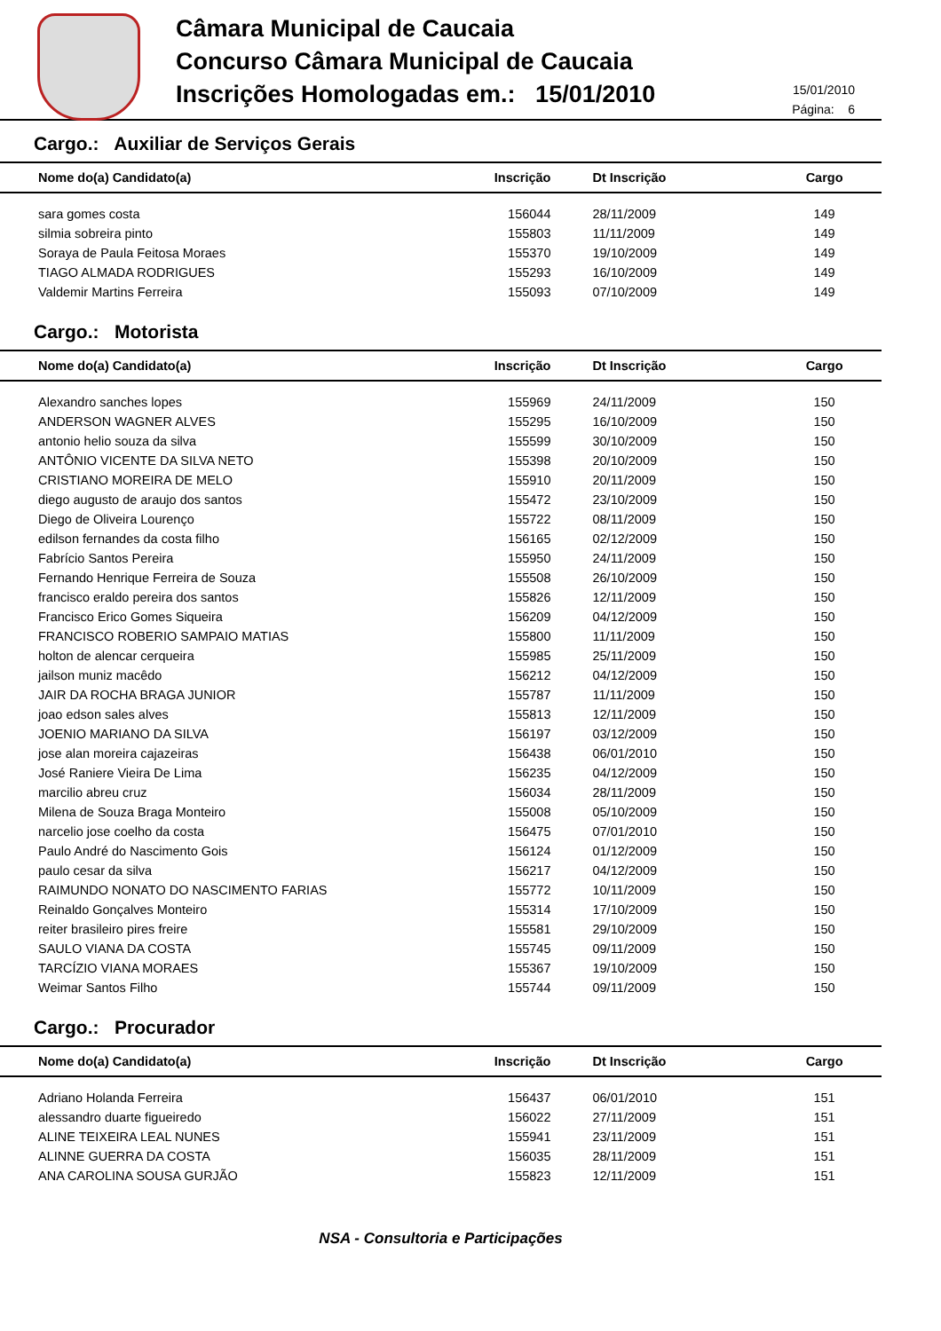Câmara Municipal de Caucaia
Concurso Câmara Municipal de Caucaia
Inscrições Homologadas em.: 15/01/2010
15/01/2010
Página: 6
Cargo.: Auxiliar de Serviços Gerais
| Nome do(a) Candidato(a) | Inscrição | Dt Inscrição | Cargo |
| --- | --- | --- | --- |
| sara gomes costa | 156044 | 28/11/2009 | 149 |
| silmia sobreira pinto | 155803 | 11/11/2009 | 149 |
| Soraya de Paula Feitosa Moraes | 155370 | 19/10/2009 | 149 |
| TIAGO ALMADA RODRIGUES | 155293 | 16/10/2009 | 149 |
| Valdemir Martins Ferreira | 155093 | 07/10/2009 | 149 |
Cargo.: Motorista
| Nome do(a) Candidato(a) | Inscrição | Dt Inscrição | Cargo |
| --- | --- | --- | --- |
| Alexandro sanches lopes | 155969 | 24/11/2009 | 150 |
| ANDERSON WAGNER ALVES | 155295 | 16/10/2009 | 150 |
| antonio helio souza da silva | 155599 | 30/10/2009 | 150 |
| ANTÔNIO VICENTE DA SILVA NETO | 155398 | 20/10/2009 | 150 |
| CRISTIANO MOREIRA DE MELO | 155910 | 20/11/2009 | 150 |
| diego augusto de araujo dos santos | 155472 | 23/10/2009 | 150 |
| Diego de Oliveira Lourenço | 155722 | 08/11/2009 | 150 |
| edilson fernandes da costa filho | 156165 | 02/12/2009 | 150 |
| Fabrício Santos Pereira | 155950 | 24/11/2009 | 150 |
| Fernando Henrique Ferreira de Souza | 155508 | 26/10/2009 | 150 |
| francisco eraldo pereira dos santos | 155826 | 12/11/2009 | 150 |
| Francisco Erico Gomes Siqueira | 156209 | 04/12/2009 | 150 |
| FRANCISCO ROBERIO SAMPAIO MATIAS | 155800 | 11/11/2009 | 150 |
| holton de alencar cerqueira | 155985 | 25/11/2009 | 150 |
| jailson muniz macêdo | 156212 | 04/12/2009 | 150 |
| JAIR DA ROCHA BRAGA JUNIOR | 155787 | 11/11/2009 | 150 |
| joao edson sales alves | 155813 | 12/11/2009 | 150 |
| JOENIO MARIANO DA SILVA | 156197 | 03/12/2009 | 150 |
| jose alan moreira cajazeiras | 156438 | 06/01/2010 | 150 |
| José Raniere Vieira De Lima | 156235 | 04/12/2009 | 150 |
| marcilio abreu cruz | 156034 | 28/11/2009 | 150 |
| Milena de Souza Braga Monteiro | 155008 | 05/10/2009 | 150 |
| narcelio jose coelho da costa | 156475 | 07/01/2010 | 150 |
| Paulo André do Nascimento Gois | 156124 | 01/12/2009 | 150 |
| paulo cesar da silva | 156217 | 04/12/2009 | 150 |
| RAIMUNDO NONATO DO NASCIMENTO FARIAS | 155772 | 10/11/2009 | 150 |
| Reinaldo Gonçalves Monteiro | 155314 | 17/10/2009 | 150 |
| reiter brasileiro pires freire | 155581 | 29/10/2009 | 150 |
| SAULO VIANA DA COSTA | 155745 | 09/11/2009 | 150 |
| TARCÍZIO VIANA MORAES | 155367 | 19/10/2009 | 150 |
| Weimar Santos Filho | 155744 | 09/11/2009 | 150 |
Cargo.: Procurador
| Nome do(a) Candidato(a) | Inscrição | Dt Inscrição | Cargo |
| --- | --- | --- | --- |
| Adriano Holanda Ferreira | 156437 | 06/01/2010 | 151 |
| alessandro duarte figueiredo | 156022 | 27/11/2009 | 151 |
| ALINE TEIXEIRA LEAL NUNES | 155941 | 23/11/2009 | 151 |
| ALINNE GUERRA DA COSTA | 156035 | 28/11/2009 | 151 |
| ANA CAROLINA SOUSA GURJÃO | 155823 | 12/11/2009 | 151 |
NSA - Consultoria e Participações